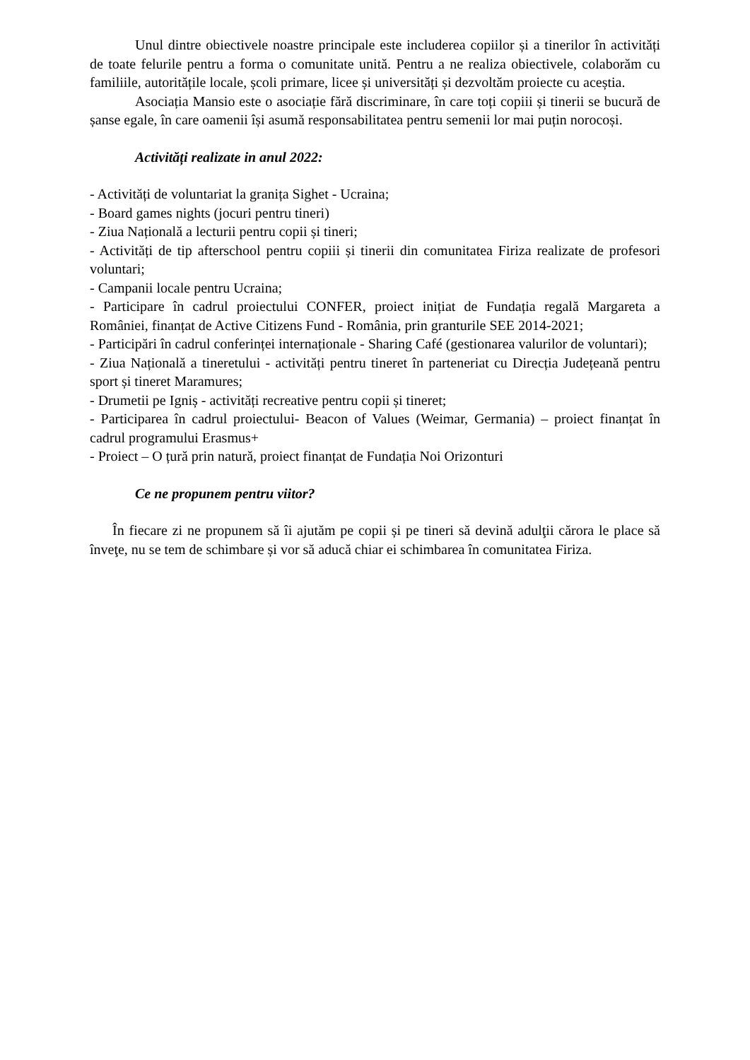Unul dintre obiectivele noastre principale este includerea copiilor și a tinerilor în activități de toate felurile pentru a forma o comunitate unită. Pentru a ne realiza obiectivele, colaborăm cu familiile, autoritățile locale, școli primare, licee și universități și dezvoltăm proiecte cu aceștia.
Asociația Mansio este o asociație fără discriminare, în care toți copiii și tinerii se bucură de șanse egale, în care oamenii își asumă responsabilitatea pentru semenii lor mai puțin norocoși.
Activități realizate in anul 2022:
- Activități de voluntariat la granița Sighet - Ucraina;
- Board games nights (jocuri pentru tineri)
- Ziua Națională a lecturii pentru copii și tineri;
- Activități de tip afterschool pentru copiii și tinerii din comunitatea Firiza realizate de profesori voluntari;
- Campanii locale pentru Ucraina;
- Participare în cadrul proiectului CONFER, proiect inițiat de Fundația regală Margareta a României, finanțat de Active Citizens Fund - România, prin granturile SEE 2014-2021;
- Participări în cadrul conferinței internaționale - Sharing Café (gestionarea valurilor de voluntari);
- Ziua Națională a tineretului - activități pentru tineret în parteneriat cu Direcția Județeană pentru sport și tineret Maramures;
- Drumetii pe Igniș - activități recreative pentru copii și tineret;
- Participarea în cadrul proiectului- Beacon of Values (Weimar, Germania) – proiect finanțat în cadrul programului Erasmus+
- Proiect – O țură prin natură, proiect finanțat de Fundația Noi Orizonturi
Ce ne propunem pentru viitor?
În fiecare zi ne propunem să îi ajutăm pe copii și pe tineri să devină adulţii cărora le place să înveţe, nu se tem de schimbare și vor să aducă chiar ei schimbarea în comunitatea Firiza.